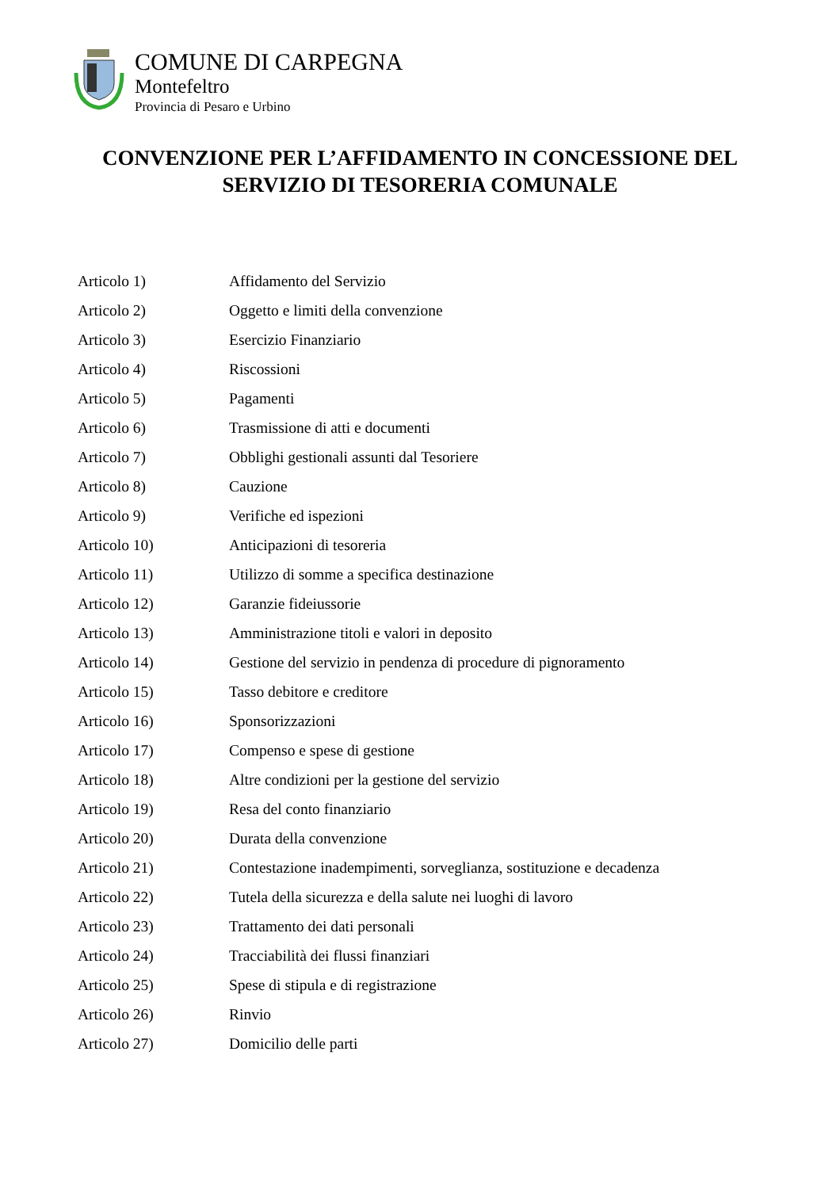COMUNE DI CARPEGNA
Montefeltro
Provincia di Pesaro e Urbino
CONVENZIONE PER L’AFFIDAMENTO IN CONCESSIONE DEL
SERVIZIO DI TESORERIA COMUNALE
| Articolo 1) | Affidamento del Servizio |
| Articolo 2) | Oggetto e limiti della convenzione |
| Articolo 3) | Esercizio Finanziario |
| Articolo 4) | Riscossioni |
| Articolo 5) | Pagamenti |
| Articolo 6) | Trasmissione di atti e documenti |
| Articolo 7) | Obblighi gestionali assunti dal Tesoriere |
| Articolo 8) | Cauzione |
| Articolo 9) | Verifiche ed ispezioni |
| Articolo 10) | Anticipazioni di tesoreria |
| Articolo 11) | Utilizzo di somme a specifica destinazione |
| Articolo 12) | Garanzie fideiussorie |
| Articolo 13) | Amministrazione titoli e valori in deposito |
| Articolo 14) | Gestione del servizio in pendenza di procedure di pignoramento |
| Articolo 15) | Tasso debitore e creditore |
| Articolo 16) | Sponsorizzazioni |
| Articolo 17) | Compenso e spese di gestione |
| Articolo 18) | Altre condizioni per la gestione del servizio |
| Articolo 19) | Resa del conto finanziario |
| Articolo 20) | Durata della convenzione |
| Articolo 21) | Contestazione inadempimenti, sorveglianza, sostituzione e decadenza |
| Articolo 22) | Tutela della sicurezza e della salute nei luoghi di lavoro |
| Articolo 23) | Trattamento dei dati personali |
| Articolo 24) | Tracciabilità dei flussi finanziari |
| Articolo 25) | Spese di stipula e di registrazione |
| Articolo 26) | Rinvio |
| Articolo 27) | Domicilio delle parti |